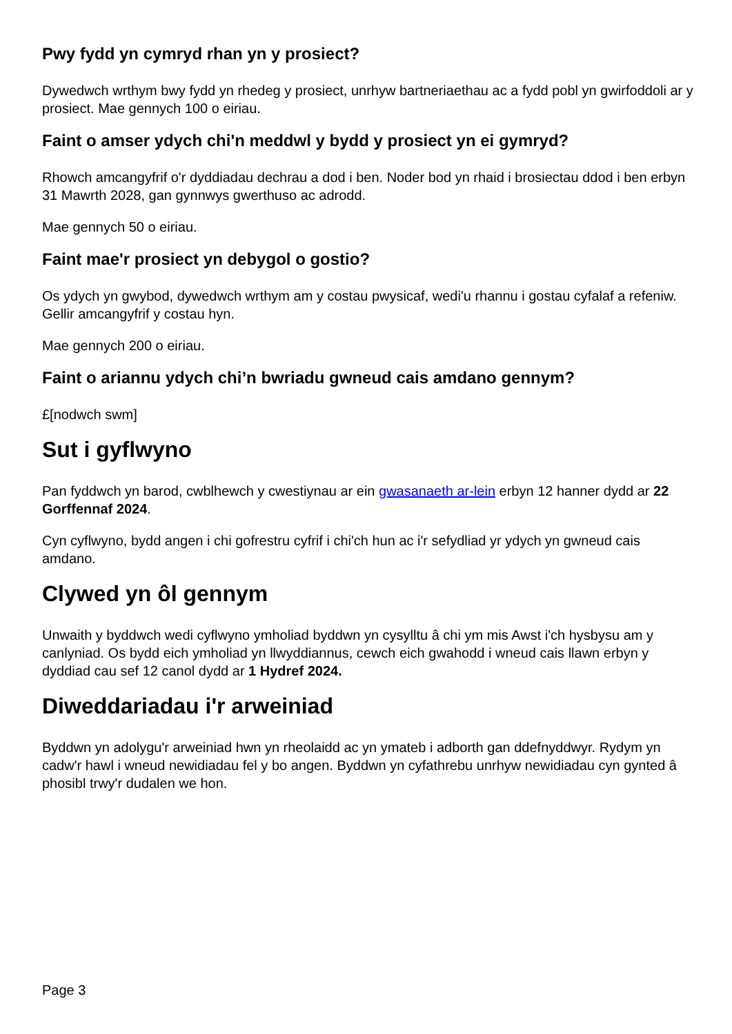Pwy fydd yn cymryd rhan yn y prosiect?
Dywedwch wrthym bwy fydd yn rhedeg y prosiect, unrhyw bartneriaethau ac a fydd pobl yn gwirfoddoli ar y prosiect. Mae gennych 100 o eiriau.
Faint o amser ydych chi'n meddwl y bydd y prosiect yn ei gymryd?
Rhowch amcangyfrif o'r dyddiadau dechrau a dod i ben. Noder bod yn rhaid i brosiectau ddod i ben erbyn 31 Mawrth 2028, gan gynnwys gwerthuso ac adrodd.
Mae gennych 50 o eiriau.
Faint mae'r prosiect yn debygol o gostio?
Os ydych yn gwybod, dywedwch wrthym am y costau pwysicaf, wedi'u rhannu i gostau cyfalaf a refeniw. Gellir amcangyfrif y costau hyn.
Mae gennych 200 o eiriau.
Faint o ariannu ydych chi’n bwriadu gwneud cais amdano gennym?
£[nodwch swm]
Sut i gyflwyno
Pan fyddwch yn barod, cwblhewch y cwestiynau ar ein gwasanaeth ar-lein erbyn 12 hanner dydd ar 22 Gorffennaf 2024.
Cyn cyflwyno, bydd angen i chi gofrestru cyfrif i chi'ch hun ac i'r sefydliad yr ydych yn gwneud cais amdano.
Clywed yn ôl gennym
Unwaith y byddwch wedi cyflwyno ymholiad byddwn yn cysylltu â chi ym mis Awst i'ch hysbysu am y canlyniad. Os bydd eich ymholiad yn llwyddiannus, cewch eich gwahodd i wneud cais llawn erbyn y dyddiad cau sef 12 canol dydd ar 1 Hydref 2024.
Diweddariadau i'r arweiniad
Byddwn yn adolygu'r arweiniad hwn yn rheolaidd ac yn ymateb i adborth gan ddefnyddwyr. Rydym yn cadw'r hawl i wneud newidiadau fel y bo angen. Byddwn yn cyfathrebu unrhyw newidiadau cyn gynted â phosibl trwy'r dudalen we hon.
Page 3